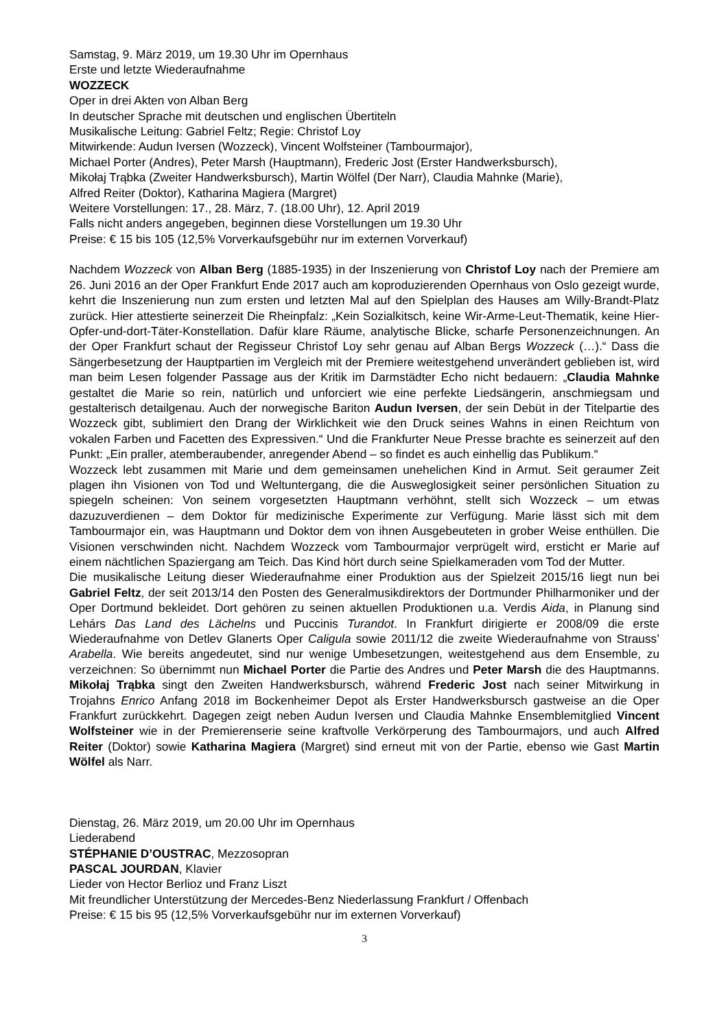Samstag, 9. März 2019, um 19.30 Uhr im Opernhaus
Erste und letzte Wiederaufnahme
WOZZECK
Oper in drei Akten von Alban Berg
In deutscher Sprache mit deutschen und englischen Übertiteln
Musikalische Leitung: Gabriel Feltz; Regie: Christof Loy
Mitwirkende: Audun Iversen (Wozzeck), Vincent Wolfsteiner (Tambourmajor),
Michael Porter (Andres), Peter Marsh (Hauptmann), Frederic Jost (Erster Handwerksbursch),
Mikołaj Trąbka (Zweiter Handwerksbursch), Martin Wölfel (Der Narr), Claudia Mahnke (Marie),
Alfred Reiter (Doktor), Katharina Magiera (Margret)
Weitere Vorstellungen: 17., 28. März, 7. (18.00 Uhr), 12. April 2019
Falls nicht anders angegeben, beginnen diese Vorstellungen um 19.30 Uhr
Preise: € 15 bis 105 (12,5% Vorverkaufsgebühr nur im externen Vorverkauf)
Nachdem Wozzeck von Alban Berg (1885-1935) in der Inszenierung von Christof Loy nach der Premiere am 26. Juni 2016 an der Oper Frankfurt Ende 2017 auch am koproduzierenden Opernhaus von Oslo gezeigt wurde, kehrt die Inszenierung nun zum ersten und letzten Mal auf den Spielplan des Hauses am Willy-Brandt-Platz zurück. Hier attestierte seinerzeit Die Rheinpfalz: „Kein Sozialkitsch, keine Wir-Arme-Leut-Thematik, keine Hier-Opfer-und-dort-Täter-Konstellation. Dafür klare Räume, analytische Blicke, scharfe Personenzeichnungen. An der Oper Frankfurt schaut der Regisseur Christof Loy sehr genau auf Alban Bergs Wozzeck (…).“ Dass die Sängerbesetzung der Hauptpartien im Vergleich mit der Premiere weitestgehend unverändert geblieben ist, wird man beim Lesen folgender Passage aus der Kritik im Darmstädter Echo nicht bedauern: „Claudia Mahnke gestaltet die Marie so rein, natürlich und unforciert wie eine perfekte Liedsängerin, anschmiegsam und gestalterisch detailgenau. Auch der norwegische Bariton Audun Iversen, der sein Debüt in der Titelpartie des Wozzeck gibt, sublimiert den Drang der Wirklichkeit wie den Druck seines Wahns in einen Reichtum von vokalen Farben und Facetten des Expressiven.“ Und die Frankfurter Neue Presse brachte es seinerzeit auf den Punkt: „Ein praller, atemberaubender, anregender Abend – so findet es auch einhellig das Publikum.“
Wozzeck lebt zusammen mit Marie und dem gemeinsamen unehelichen Kind in Armut. Seit geraumer Zeit plagen ihn Visionen von Tod und Weltuntergang, die die Ausweglosigkeit seiner persönlichen Situation zu spiegeln scheinen: Von seinem vorgesetzten Hauptmann verhöhnt, stellt sich Wozzeck – um etwas dazuzuverdienen – dem Doktor für medizinische Experimente zur Verfügung. Marie lässt sich mit dem Tambourmajor ein, was Hauptmann und Doktor dem von ihnen Ausgebeuteten in grober Weise enthüllen. Die Visionen verschwinden nicht. Nachdem Wozzeck vom Tambourmajor verprügelt wird, ersticht er Marie auf einem nächtlichen Spaziergang am Teich. Das Kind hört durch seine Spielkameraden vom Tod der Mutter.
Die musikalische Leitung dieser Wiederaufnahme einer Produktion aus der Spielzeit 2015/16 liegt nun bei Gabriel Feltz, der seit 2013/14 den Posten des Generalmusikdirektors der Dortmunder Philharmoniker und der Oper Dortmund bekleidet. Dort gehören zu seinen aktuellen Produktionen u.a. Verdis Aida, in Planung sind Lehárs Das Land des Lächelns und Puccinis Turandot. In Frankfurt dirigierte er 2008/09 die erste Wiederaufnahme von Detlev Glanerts Oper Caligula sowie 2011/12 die zweite Wiederaufnahme von Strauss’ Arabella. Wie bereits angedeutet, sind nur wenige Umbesetzungen, weitestgehend aus dem Ensemble, zu verzeichnen: So übernimmt nun Michael Porter die Partie des Andres und Peter Marsh die des Hauptmanns. Mikołaj Trąbka singt den Zweiten Handwerksbursch, während Frederic Jost nach seiner Mitwirkung in Trojahns Enrico Anfang 2018 im Bockenheimer Depot als Erster Handwerksbursch gastweise an die Oper Frankfurt zurückkehrt. Dagegen zeigt neben Audun Iversen und Claudia Mahnke Ensemblemitglied Vincent Wolfsteiner wie in der Premierenserie seine kraftvolle Verkörperung des Tambourmajors, und auch Alfred Reiter (Doktor) sowie Katharina Magiera (Margret) sind erneut mit von der Partie, ebenso wie Gast Martin Wölfel als Narr.
Dienstag, 26. März 2019, um 20.00 Uhr im Opernhaus
Liederabend
STÉPHANIE D’OUSTRAC, Mezzosopran
PASCAL JOURDAN, Klavier
Lieder von Hector Berlioz und Franz Liszt
Mit freundlicher Unterstützung der Mercedes-Benz Niederlassung Frankfurt / Offenbach
Preise: € 15 bis 95 (12,5% Vorverkaufsgebühr nur im externen Vorverkauf)
3